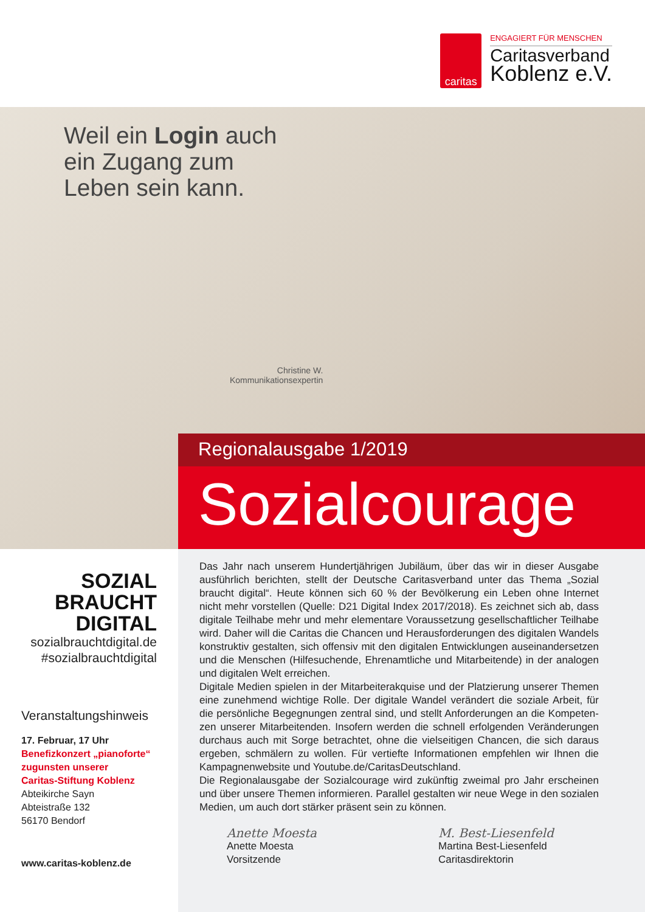caritas
ENGAGIERT FÜR MENSCHEN
Caritasverband
Koblenz e.V.
Weil ein Login auch
ein Zugang zum
Leben sein kann.
Christine W.
Kommunikationsexpertin
Regionalausgabe 1/2019
Sozialcourage
SOZIAL
BRAUCHT
DIGITAL
sozialbrauchtdigital.de
#sozialbrauchtdigital
Veranstaltungshinweis
17. Februar, 17 Uhr
Benefizkonzert „pianoforte“
zugunsten unserer
Caritas-Stiftung Koblenz
Abteikirche Sayn
Abteistraße 132
56170 Bendorf
www.caritas-koblenz.de
Das Jahr nach unserem Hundertjährigen Jubiläum, über das wir in dieser Ausgabe ausführlich berichten, stellt der Deutsche Caritasverband unter das Thema „Sozial braucht digital“. Heute können sich 60 % der Bevölkerung ein Leben ohne Internet nicht mehr vorstellen (Quelle: D21 Digital Index 2017/2018). Es zeichnet sich ab, dass digitale Teilhabe mehr und mehr elementare Voraussetzung gesellschaftlicher Teilhabe wird. Daher will die Caritas die Chancen und Herausforderungen des digitalen Wandels konstruktiv gestalten, sich offensiv mit den digitalen Entwicklungen auseinandersetzen und die Menschen (Hilfesuchende, Ehrenamtliche und Mitarbeitende) in der analogen und digitalen Welt erreichen.
Digitale Medien spielen in der Mitarbeiterakquise und der Platzierung unserer Themen eine zunehmend wichtige Rolle. Der digitale Wandel verändert die soziale Arbeit, für die persönliche Begegnungen zentral sind, und stellt Anforderungen an die Kompeten­zen unserer Mitarbeitenden. Insofern werden die schnell erfolgenden Veränderungen durchaus auch mit Sorge betrachtet, ohne die vielseitigen Chancen, die sich daraus ergeben, schmälern zu wollen. Für vertiefte Informationen empfehlen wir Ihnen die Kampagnenwebsite und Youtube.de/CaritasDeutschland.
Die Regionalausgabe der Sozialcourage wird zukünftig zweimal pro Jahr erscheinen und über unsere Themen informieren. Parallel gestalten wir neue Wege in den sozialen Medien, um auch dort stärker präsent sein zu können.
Anette Moesta
Anette Moesta
Vorsitzende
M. Best-Liesenfeld
Martina Best-Liesenfeld
Caritasdirektorin